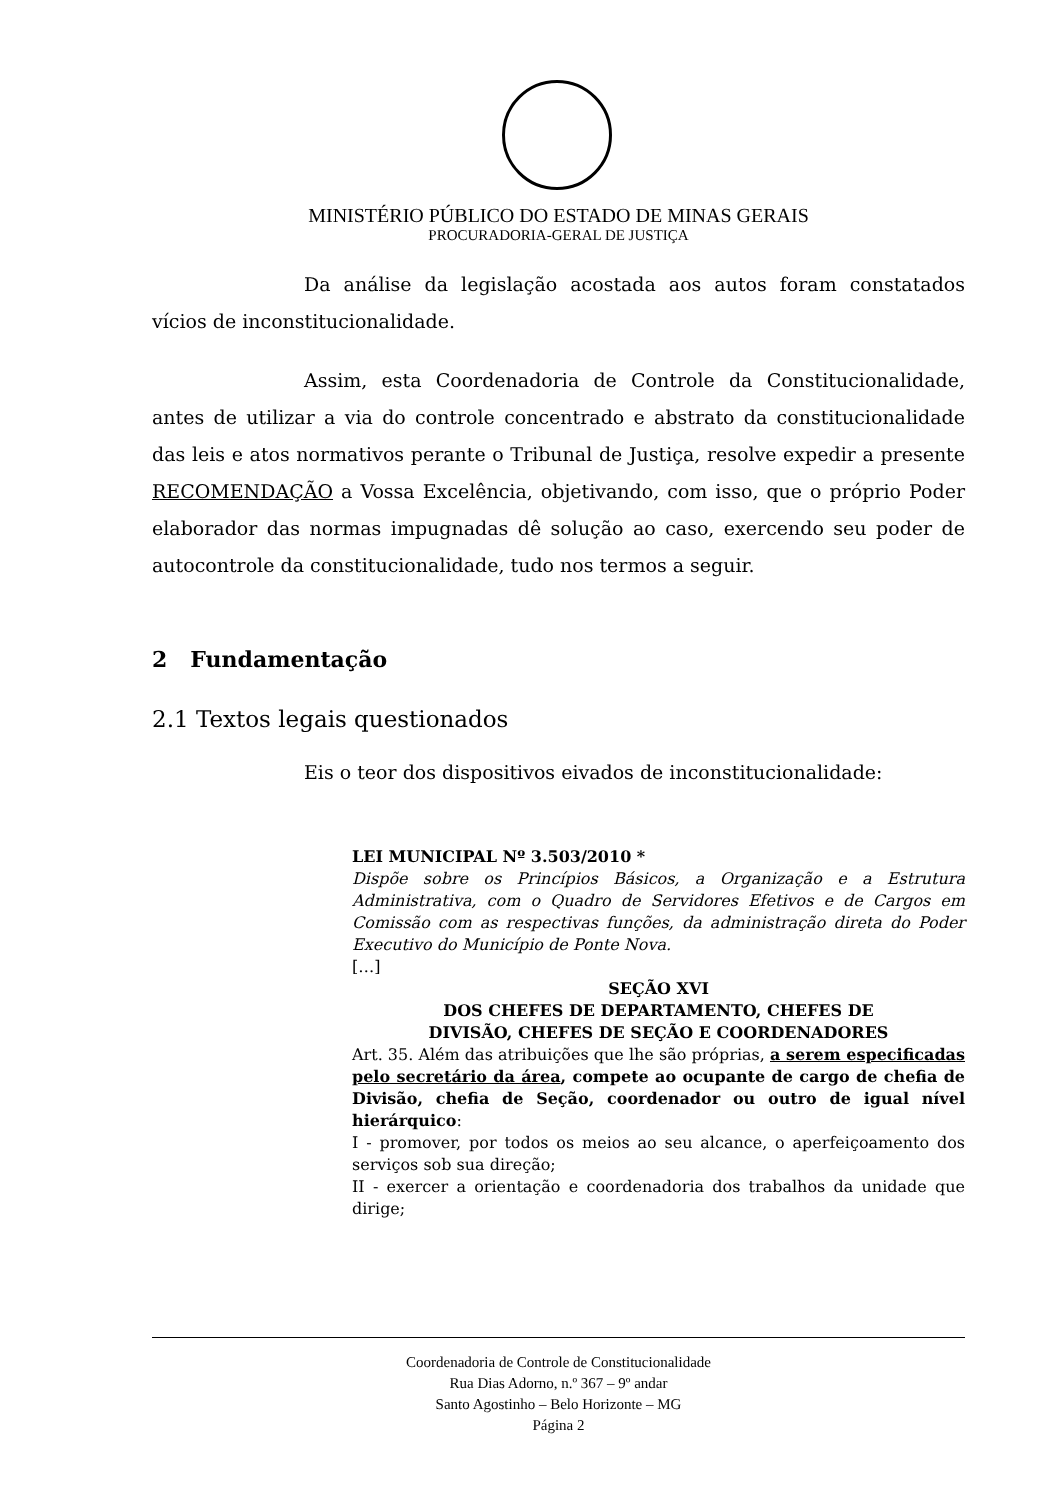MINISTÉRIO PÚBLICO DO ESTADO DE MINAS GERAIS
PROCURADORIA-GERAL DE JUSTIÇA
Da análise da legislação acostada aos autos foram constatados vícios de inconstitucionalidade.
Assim, esta Coordenadoria de Controle da Constitucionalidade, antes de utilizar a via do controle concentrado e abstrato da constitucionalidade das leis e atos normativos perante o Tribunal de Justiça, resolve expedir a presente RECOMENDAÇÃO a Vossa Excelência, objetivando, com isso, que o próprio Poder elaborador das normas impugnadas dê solução ao caso, exercendo seu poder de autocontrole da constitucionalidade, tudo nos termos a seguir.
2 Fundamentação
2.1 Textos legais questionados
Eis o teor dos dispositivos eivados de inconstitucionalidade:
LEI MUNICIPAL Nº 3.503/2010 *
Dispõe sobre os Princípios Básicos, a Organização e a Estrutura Administrativa, com o Quadro de Servidores Efetivos e de Cargos em Comissão com as respectivas funções, da administração direta do Poder Executivo do Município de Ponte Nova.
[…]
SEÇÃO XVI
DOS CHEFES DE DEPARTAMENTO, CHEFES DE
DIVISÃO, CHEFES DE SEÇÃO E COORDENADORES
Art. 35. Além das atribuições que lhe são próprias, a serem especificadas pelo secretário da área, compete ao ocupante de cargo de chefia de Divisão, chefia de Seção, coordenador ou outro de igual nível hierárquico:
I - promover, por todos os meios ao seu alcance, o aperfeiçoamento dos serviços sob sua direção;
II - exercer a orientação e coordenadoria dos trabalhos da unidade que dirige;
Coordenadoria de Controle de Constitucionalidade
Rua Dias Adorno, n.º 367 – 9º andar
Santo Agostinho – Belo Horizonte – MG
Página 2